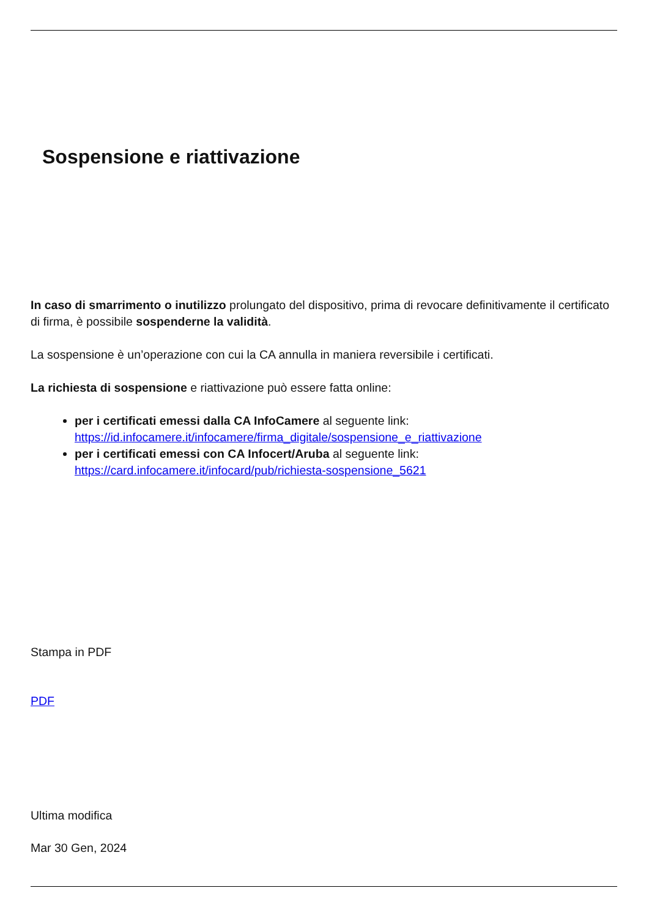Sospensione e riattivazione
In caso di smarrimento o inutilizzo prolungato del dispositivo, prima di revocare definitivamente il certificato di firma, è possibile sospenderne la validità.
La sospensione è un’operazione con cui la CA annulla in maniera reversibile i certificati.
La richiesta di sospensione e riattivazione può essere fatta online:
per i certificati emessi dalla CA InfoCamere al seguente link: https://id.infocamere.it/infocamere/firma_digitale/sospensione_e_riattivazione
per i certificati emessi con CA Infocert/Aruba al seguente link: https://card.infocamere.it/infocard/pub/richiesta-sospensione_5621
Stampa in PDF
PDF
Ultima modifica
Mar 30 Gen, 2024